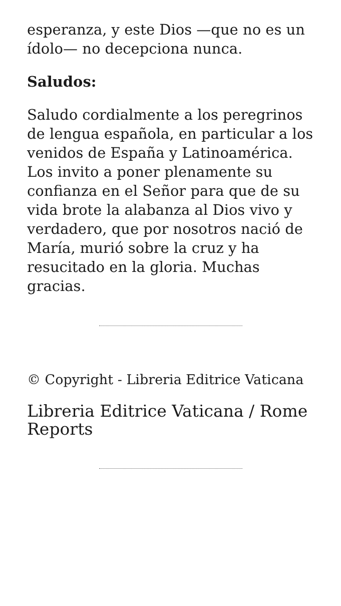esperanza, y este Dios —que no es un ídolo— no decepciona nunca.
Saludos:
Saludo cordialmente a los peregrinos de lengua española, en particular a los venidos de España y Latinoamérica. Los invito a poner plenamente su confianza en el Señor para que de su vida brote la alabanza al Dios vivo y verdadero, que por nosotros nació de María, murió sobre la cruz y ha resucitado en la gloria. Muchas gracias.
© Copyright - Libreria Editrice Vaticana
Libreria Editrice Vaticana / Rome Reports